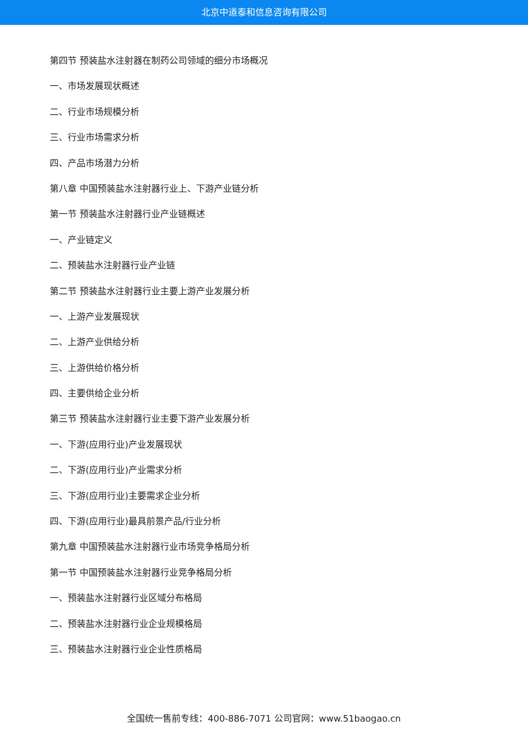北京中道泰和信息咨询有限公司
第四节 预装盐水注射器在制药公司领域的细分市场概况
一、市场发展现状概述
二、行业市场规模分析
三、行业市场需求分析
四、产品市场潜力分析
第八章 中国预装盐水注射器行业上、下游产业链分析
第一节 预装盐水注射器行业产业链概述
一、产业链定义
二、预装盐水注射器行业产业链
第二节 预装盐水注射器行业主要上游产业发展分析
一、上游产业发展现状
二、上游产业供给分析
三、上游供给价格分析
四、主要供给企业分析
第三节 预装盐水注射器行业主要下游产业发展分析
一、下游(应用行业)产业发展现状
二、下游(应用行业)产业需求分析
三、下游(应用行业)主要需求企业分析
四、下游(应用行业)最具前景产品/行业分析
第九章 中国预装盐水注射器行业市场竞争格局分析
第一节 中国预装盐水注射器行业竞争格局分析
一、预装盐水注射器行业区域分布格局
二、预装盐水注射器行业企业规模格局
三、预装盐水注射器行业企业性质格局
全国统一售前专线：400-886-7071 公司官网：www.51baogao.cn